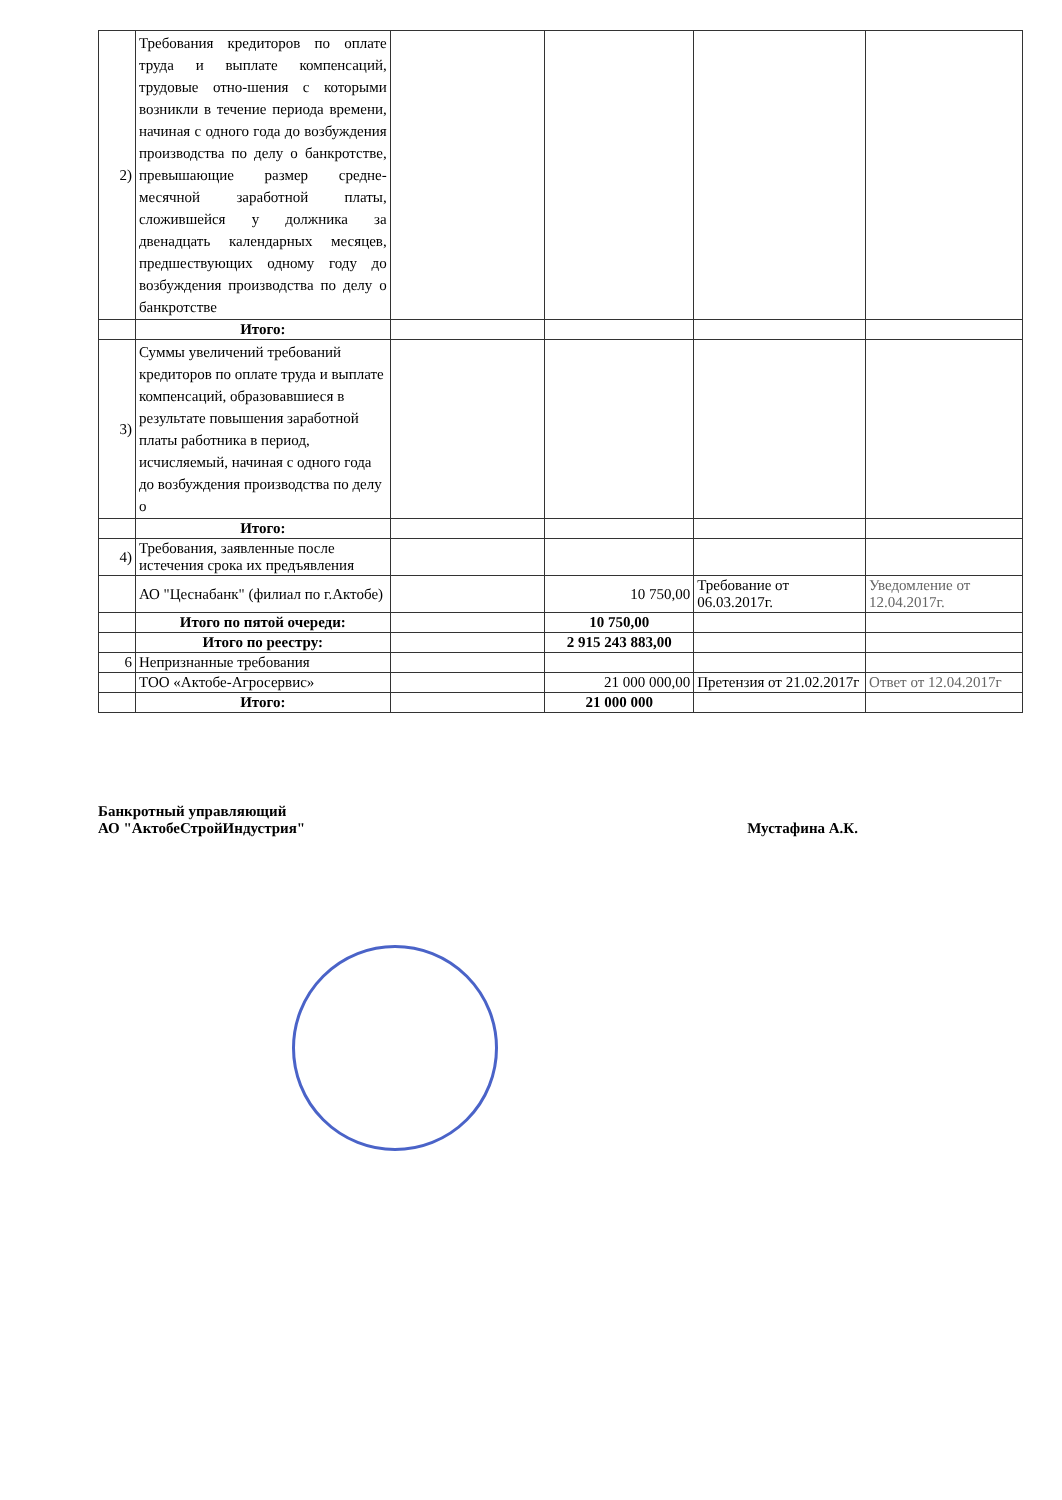| 2) | Требования кредиторов по оплате труда и выплате компенсаций, трудовые отно-шения с которыми возникли в течение периода времени, начиная с одного года до возбуждения производства по делу о банкротстве, превышающие размер средне-месячной заработной платы, сложившейся у должника за двенадцать календарных месяцев, предшествующих одному году до возбуждения производства по делу о банкротстве | | | | |
| | Итого: | | | | |
| 3) | Суммы увеличений требований кредиторов по оплате труда и выплате компенсаций, образовавшиеся в результате повышения заработной платы работника в период, исчисляемый, начиная с одного года до возбуждения производства по делу о | | | | |
| | Итого: | | | | |
| 4) | Требования, заявленные после истечения срока их предъявления | | | | |
| | АО "Цеснабанк" (филиал по г.Актобе) | | 10 750,00 | Требование от 06.03.2017г. | Уведомление от 12.04.2017г. |
| | Итого по пятой очереди: | | 10 750,00 | | |
| | Итого по реестру: | | 2 915 243 883,00 | | |
| 6 | Непризнанные требования | | | | |
| | ТОО «Актобе-Агросервис» | | 21 000 000,00 | Претензия от 21.02.2017г | Ответ от 12.04.2017г |
| | Итого: | | 21 000 000 | | |
Банкротный управляющий
АО "АктобеСтройИндустрия"
Мустафина А.К.